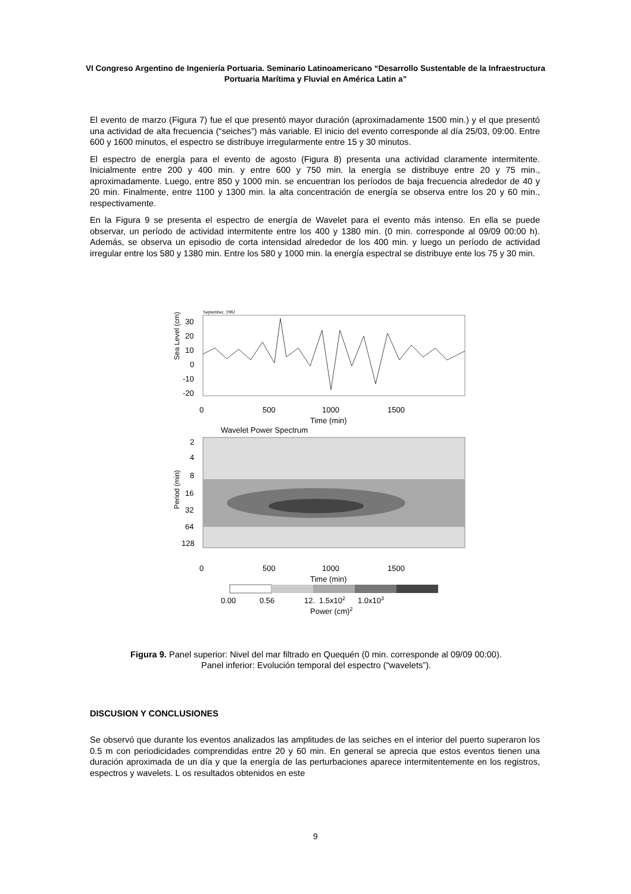VI Congreso Argentino de Ingeniería Portuaria. Seminario Latinoamericano “Desarrollo Sustentable de la Infraestructura Portuaria Marítima y Fluvial en América Latin a”
El evento de marzo (Figura 7) fue el que presentó mayor duración (aproximadamente 1500 min.) y el que presentó una actividad de alta frecuencia (“seiches”) más variable. El inicio del evento corresponde al día 25/03, 09:00. Entre 600 y 1600 minutos, el espectro se distribuye irregularmente entre 15 y 30 minutos.
El espectro de energía para el evento de agosto (Figura 8) presenta una actividad claramente intermitente. Inicialmente entre 200 y 400 min. y entre 600 y 750 min. la energía se distribuye entre 20 y 75 min., aproximadamente. Luego, entre 850 y 1000 min. se encuentran los períodos de baja frecuencia alrededor de 40 y 20 min. Finalmente, entre 1100 y 1300 min. la alta concentración de energía se observa entre los 20 y 60 min., respectivamente.
En la Figura 9 se presenta el espectro de energía de Wavelet para el evento más intenso. En ella se puede observar, un período de actividad intermitente entre los 400 y 1380 min. (0 min. corresponde al 09/09 00:00 h). Además, se observa un episodio de corta intensidad alrededor de los 400 min. y luego un período de actividad irregular entre los 580 y 1380 min. Entre los 580 y 1000 min. la energía espectral se distribuye ente los 75 y 30 min.
September, 1982
Sea Level (cm)
30
20
10
0
-10
-20
0
500
1000
1500
Time (min)
Wavelet Power Spectrum
Period (min)
2
4
8
16
32
64
128
0
500
1000
1500
Time (min)
0.00
0.56
12.
1.5x102
1.0x103
Power (cm)2
Figura 9. Panel superior: Nivel del mar filtrado en Quequén (0 min. corresponde al 09/09 00:00). Panel inferior: Evolución temporal del espectro (“wavelets”).
DISCUSION Y CONCLUSIONES
Se observó que durante los eventos analizados las amplitudes de las seiches en el interior del puerto superaron los 0.5 m con periodicidades comprendidas entre 20 y 60 min. En general se aprecia que estos eventos tienen una duración aproximada de un día y que la energía de las perturbaciones aparece intermitentemente en los registros, espectros y wavelets. L os resultados obtenidos en este
9